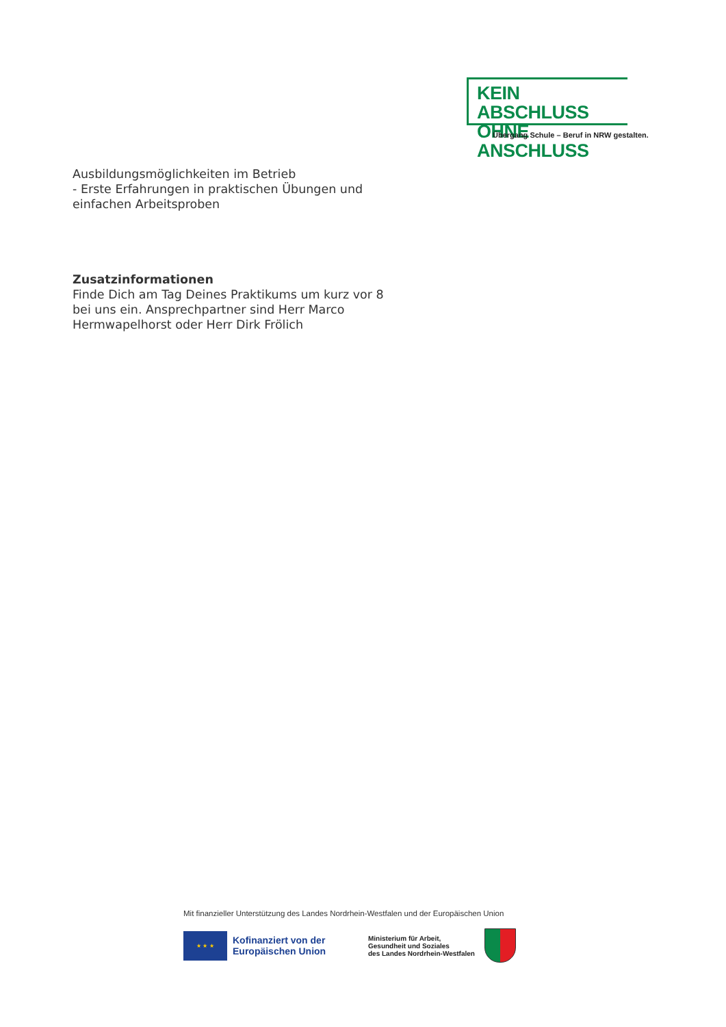KEIN ABSCHLUSS
OHNE ANSCHLUSS
Übergang Schule – Beruf in NRW gestalten.
Ausbildungsmöglichkeiten im Betrieb
- Erste Erfahrungen in praktischen Übungen und einfachen Arbeitsproben
Zusatzinformationen
Finde Dich am Tag Deines Praktikums um kurz vor 8 bei uns ein. Ansprechpartner sind Herr Marco Hermwapelhorst oder Herr Dirk Frölich
Mit finanzieller Unterstützung des Landes Nordrhein-Westfalen und der Europäischen Union
★ ★ ★
Kofinanziert von der Europäischen Union
Ministerium für Arbeit,
Gesundheit und Soziales
des Landes Nordrhein-Westfalen